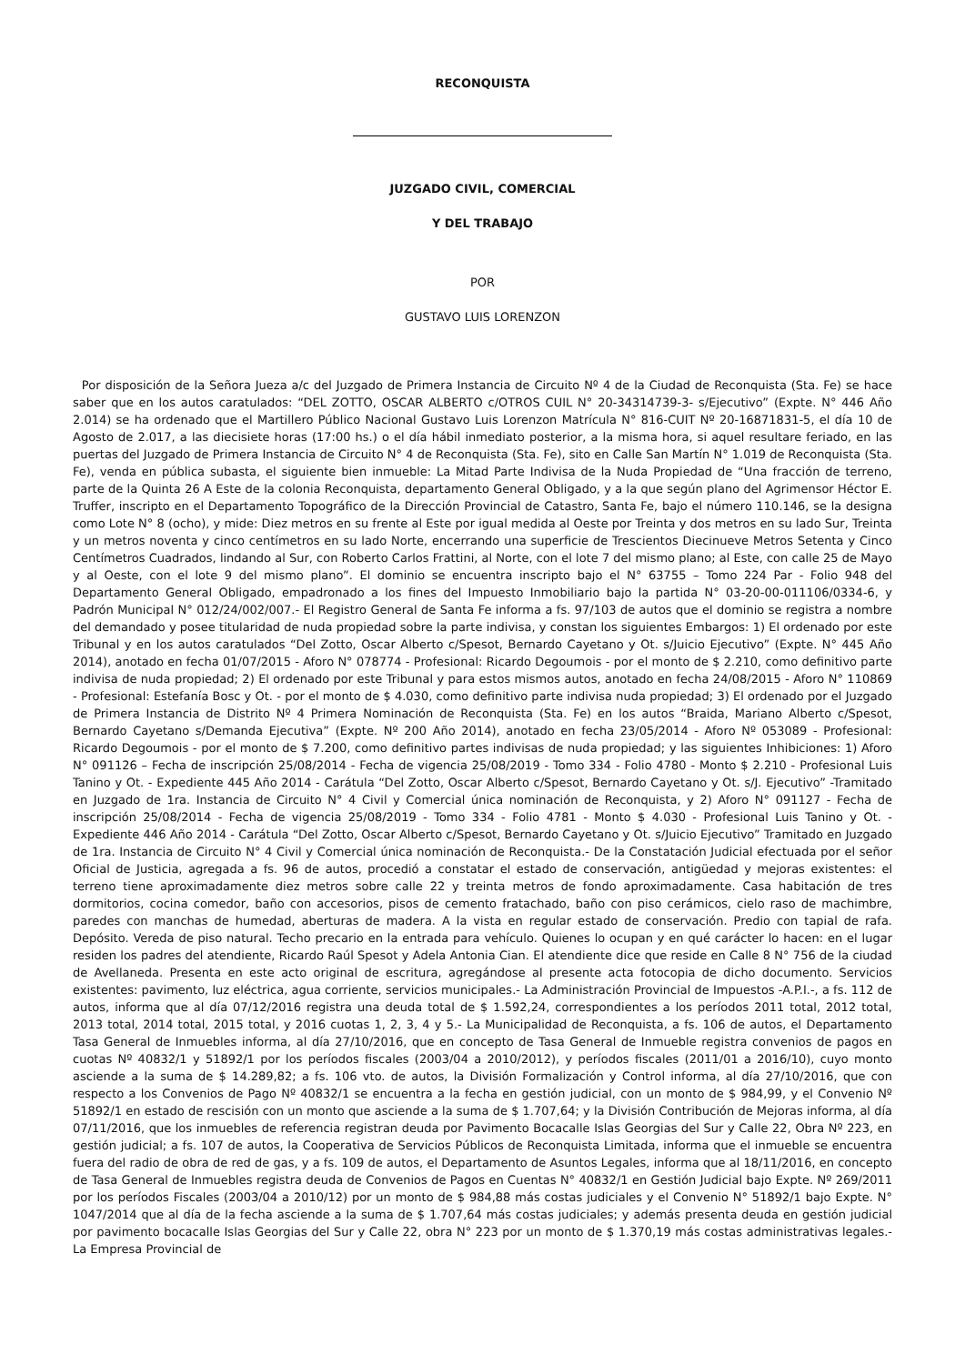RECONQUISTA
JUZGADO CIVIL, COMERCIAL
Y DEL TRABAJO
POR
GUSTAVO LUIS LORENZON
Por disposición de la Señora Jueza a/c del Juzgado de Primera Instancia de Circuito Nº 4 de la Ciudad de Reconquista (Sta. Fe) se hace saber que en los autos caratulados: “DEL ZOTTO, OSCAR ALBERTO c/OTROS CUIL N° 20-34314739-3- s/Ejecutivo” (Expte. N° 446 Año 2.014) se ha ordenado que el Martillero Público Nacional Gustavo Luis Lorenzon Matrícula N° 816-CUIT Nº 20-16871831-5, el día 10 de Agosto de 2.017, a las diecisiete horas (17:00 hs.) o el día hábil inmediato posterior, a la misma hora, si aquel resultare feriado, en las puertas del Juzgado de Primera Instancia de Circuito N° 4 de Reconquista (Sta. Fe), sito en Calle San Martín N° 1.019 de Reconquista (Sta. Fe), venda en pública subasta, el siguiente bien inmueble: La Mitad Parte Indivisa de la Nuda Propiedad de “Una fracción de terreno, parte de la Quinta 26 A Este de la colonia Reconquista, departamento General Obligado, y a la que según plano del Agrimensor Héctor E. Truffer, inscripto en el Departamento Topográfico de la Dirección Provincial de Catastro, Santa Fe, bajo el número 110.146, se la designa como Lote N° 8 (ocho), y mide: Diez metros en su frente al Este por igual medida al Oeste por Treinta y dos metros en su lado Sur, Treinta y un metros noventa y cinco centímetros en su lado Norte, encerrando una superficie de Trescientos Diecinueve Metros Setenta y Cinco Centímetros Cuadrados, lindando al Sur, con Roberto Carlos Frattini, al Norte, con el lote 7 del mismo plano; al Este, con calle 25 de Mayo y al Oeste, con el lote 9 del mismo plano”. El dominio se encuentra inscripto bajo el N° 63755 – Tomo 224 Par - Folio 948 del Departamento General Obligado, empadronado a los fines del Impuesto Inmobiliario bajo la partida N° 03-20-00-011106/0334-6, y Padrón Municipal N° 012/24/002/007.- El Registro General de Santa Fe informa a fs. 97/103 de autos que el dominio se registra a nombre del demandado y posee titularidad de nuda propiedad sobre la parte indivisa, y constan los siguientes Embargos: 1) El ordenado por este Tribunal y en los autos caratulados “Del Zotto, Oscar Alberto c/Spesot, Bernardo Cayetano y Ot. s/Juicio Ejecutivo” (Expte. N° 445 Año 2014), anotado en fecha 01/07/2015 - Aforo N° 078774 - Profesional: Ricardo Degoumois - por el monto de $ 2.210, como definitivo parte indivisa de nuda propiedad; 2) El ordenado por este Tribunal y para estos mismos autos, anotado en fecha 24/08/2015 - Aforo N° 110869 - Profesional: Estefanía Bosc y Ot. - por el monto de $ 4.030, como definitivo parte indivisa nuda propiedad; 3) El ordenado por el Juzgado de Primera Instancia de Distrito Nº 4 Primera Nominación de Reconquista (Sta. Fe) en los autos “Braida, Mariano Alberto c/Spesot, Bernardo Cayetano s/Demanda Ejecutiva” (Expte. Nº 200 Año 2014), anotado en fecha 23/05/2014 - Aforo Nº 053089 - Profesional: Ricardo Degoumois - por el monto de $ 7.200, como definitivo partes indivisas de nuda propiedad; y las siguientes Inhibiciones: 1) Aforo N° 091126 – Fecha de inscripción 25/08/2014 - Fecha de vigencia 25/08/2019 - Tomo 334 - Folio 4780 - Monto $ 2.210 - Profesional Luis Tanino y Ot. - Expediente 445 Año 2014 - Carátula “Del Zotto, Oscar Alberto c/Spesot, Bernardo Cayetano y Ot. s/J. Ejecutivo” -Tramitado en Juzgado de 1ra. Instancia de Circuito N° 4 Civil y Comercial única nominación de Reconquista, y 2) Aforo N° 091127 - Fecha de inscripción 25/08/2014 - Fecha de vigencia 25/08/2019 - Tomo 334 - Folio 4781 - Monto $ 4.030 - Profesional Luis Tanino y Ot. - Expediente 446 Año 2014 - Carátula “Del Zotto, Oscar Alberto c/Spesot, Bernardo Cayetano y Ot. s/Juicio Ejecutivo” Tramitado en Juzgado de 1ra. Instancia de Circuito N° 4 Civil y Comercial única nominación de Reconquista.- De la Constatación Judicial efectuada por el señor Oficial de Justicia, agregada a fs. 96 de autos, procedió a constatar el estado de conservación, antigüedad y mejoras existentes: el terreno tiene aproximadamente diez metros sobre calle 22 y treinta metros de fondo aproximadamente. Casa habitación de tres dormitorios, cocina comedor, baño con accesorios, pisos de cemento fratachado, baño con piso cerámicos, cielo raso de machimbre, paredes con manchas de humedad, aberturas de madera. A la vista en regular estado de conservación. Predio con tapial de rafa. Depósito. Vereda de piso natural. Techo precario en la entrada para vehículo. Quienes lo ocupan y en qué carácter lo hacen: en el lugar residen los padres del atendiente, Ricardo Raúl Spesot y Adela Antonia Cian. El atendiente dice que reside en Calle 8 N° 756 de la ciudad de Avellaneda. Presenta en este acto original de escritura, agregándose al presente acta fotocopia de dicho documento. Servicios existentes: pavimento, luz eléctrica, agua corriente, servicios municipales.- La Administración Provincial de Impuestos -A.P.I.-, a fs. 112 de autos, informa que al día 07/12/2016 registra una deuda total de $ 1.592,24, correspondientes a los períodos 2011 total, 2012 total, 2013 total, 2014 total, 2015 total, y 2016 cuotas 1, 2, 3, 4 y 5.- La Municipalidad de Reconquista, a fs. 106 de autos, el Departamento Tasa General de Inmuebles informa, al día 27/10/2016, que en concepto de Tasa General de Inmueble registra convenios de pagos en cuotas Nº 40832/1 y 51892/1 por los períodos fiscales (2003/04 a 2010/2012), y períodos fiscales (2011/01 a 2016/10), cuyo monto asciende a la suma de $ 14.289,82; a fs. 106 vto. de autos, la División Formalización y Control informa, al día 27/10/2016, que con respecto a los Convenios de Pago Nº 40832/1 se encuentra a la fecha en gestión judicial, con un monto de $ 984,99, y el Convenio Nº 51892/1 en estado de rescisión con un monto que asciende a la suma de $ 1.707,64; y la División Contribución de Mejoras informa, al día 07/11/2016, que los inmuebles de referencia registran deuda por Pavimento Bocacalle Islas Georgias del Sur y Calle 22, Obra Nº 223, en gestión judicial; a fs. 107 de autos, la Cooperativa de Servicios Públicos de Reconquista Limitada, informa que el inmueble se encuentra fuera del radio de obra de red de gas, y a fs. 109 de autos, el Departamento de Asuntos Legales, informa que al 18/11/2016, en concepto de Tasa General de Inmuebles registra deuda de Convenios de Pagos en Cuentas N° 40832/1 en Gestión Judicial bajo Expte. Nº 269/2011 por los períodos Fiscales (2003/04 a 2010/12) por un monto de $ 984,88 más costas judiciales y el Convenio N° 51892/1 bajo Expte. N° 1047/2014 que al día de la fecha asciende a la suma de $ 1.707,64 más costas judiciales; y además presenta deuda en gestión judicial por pavimento bocacalle Islas Georgias del Sur y Calle 22, obra N° 223 por un monto de $ 1.370,19 más costas administrativas legales.- La Empresa Provincial de